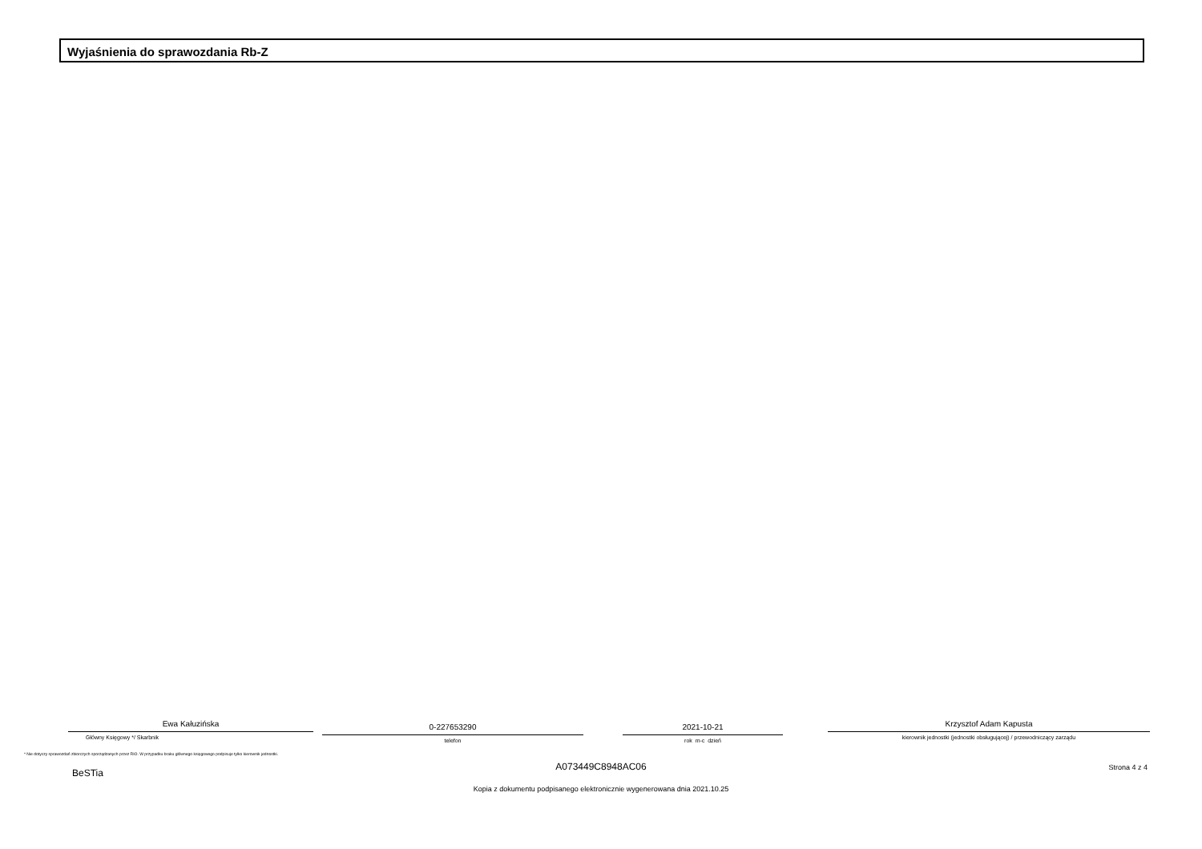Wyjaśnienia do sprawozdania Rb-Z
Ewa Kałuzińska
Główny Księgowy */ Skarbnik
0-227653290
telefon
2021-10-21
rok m-c dzień
Krzysztof Adam Kapusta
kierownik jednostki (jednostki obsługującej) / przewodniczący zarządu
* Nie dotyczy sprawozdań zbiorczych sporządzanych przez RIO. W przypadku braku głównego księgowego podpisuje tylko kierownik jednostki.
A073449C8948AC06
BeSTia Strona 4 z 4
Kopia z dokumentu podpisanego elektronicznie wygenerowana dnia 2021.10.25